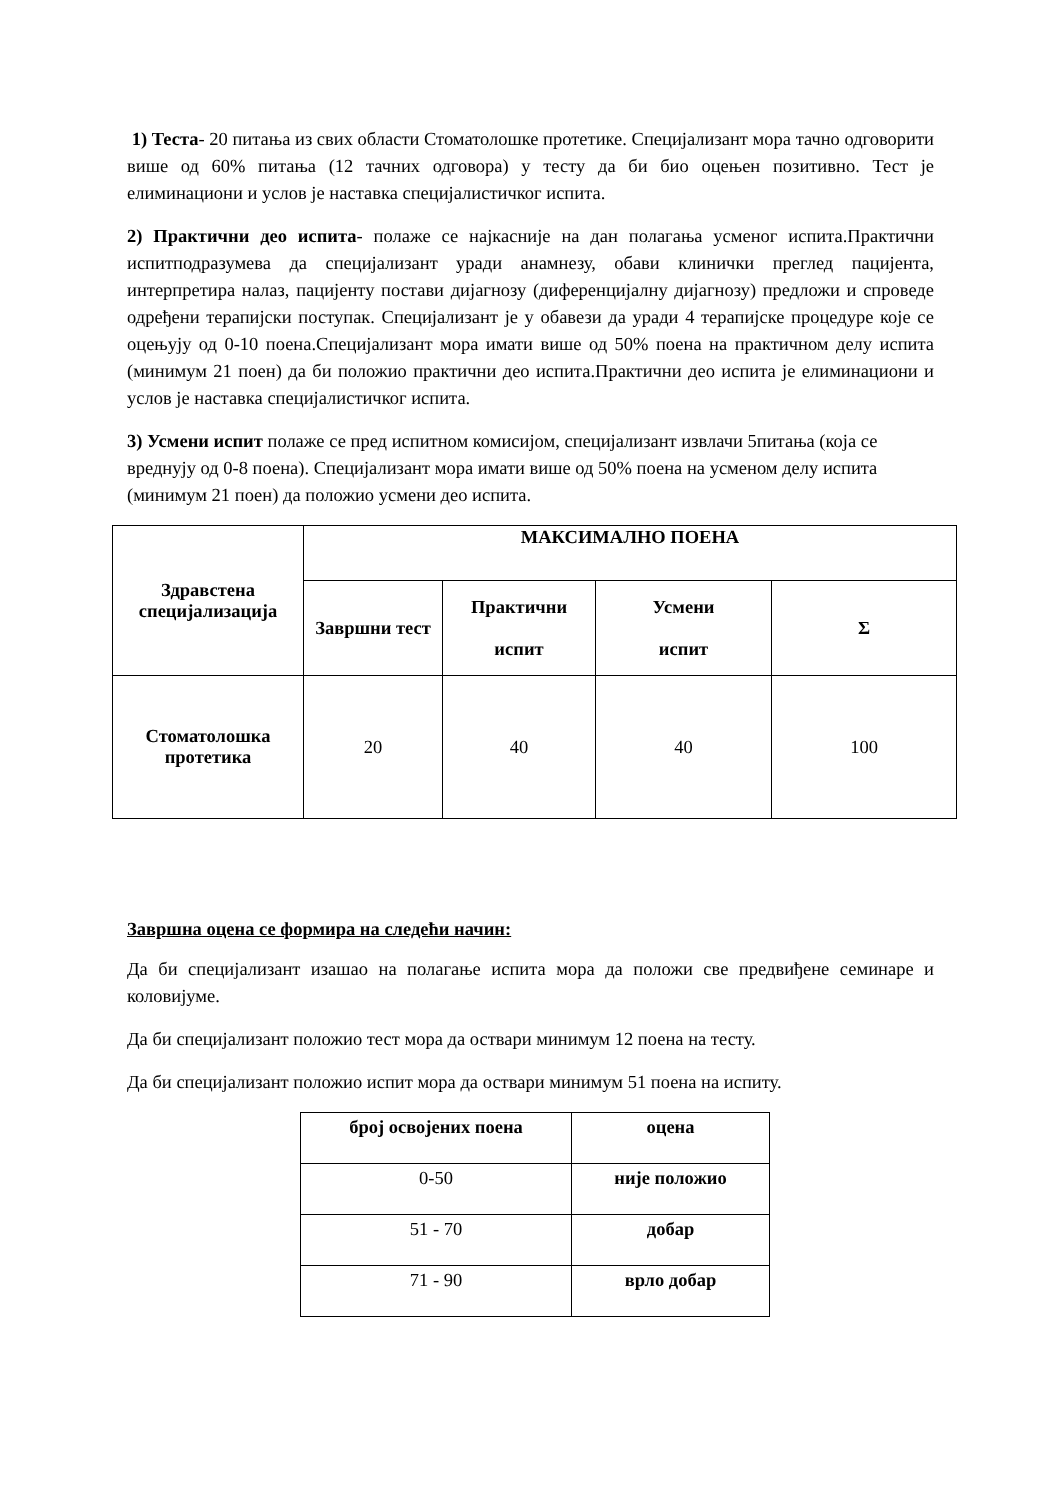1) Теста- 20 питања из свих области Стоматолошке протетике. Специјализант мора тачно одговорити више од 60% питања (12 тачних одговора) у тесту да би био оцењен позитивно. Тест је елиминациони и услов је наставка специјалистичког испита.
2) Практични део испита- полаже се најкасније на дан полагања усменог испита.Практични испитподразумева да специјализант уради анамнезу, обави клинички преглед пацијента, интерпретира налаз, пацијенту постави дијагнозу (диференцијалну дијагнозу) предложи и спроведе одређени терапијски поступак. Специјализант је у обавези да уради 4 терапијске процедуре које се оцењују од 0-10 поена.Специјализант мора имати више од 50% поена на практичном делу испита (минимум 21 поен) да би положио практични део испита.Практични део испита је елиминациони и услов је наставка специјалистичког испита.
3) Усмени испит полаже се пред испитном комисијом, специјализант извлачи 5питања (која се вреднују од 0-8 поена). Специјализант мора имати више од 50% поена на усменом делу испита (минимум 21 поен) да положио усмени део испита.
| Здравстена специјализација | МАКСИМАЛНО ПОЕНА | | | |
| --- | --- | --- | --- | --- |
| | Завршни тест | Практични испит | Усмени испит | Σ |
| Стоматолошка протетика | 20 | 40 | 40 | 100 |
Завршна оцена се формира на следећи начин:
Да би специјализант изашао на полагање испита мора да положи све предвиђене семинаре и коловијуме.
Да би специјализант положио тест мора да оствари минимум 12 поена на тесту.
Да би специјализант положио испит мора да оствари минимум 51 поена на испиту.
| број освојених поена | оцена |
| --- | --- |
| 0-50 | није положио |
| 51 - 70 | добар |
| 71 - 90 | врло добар |